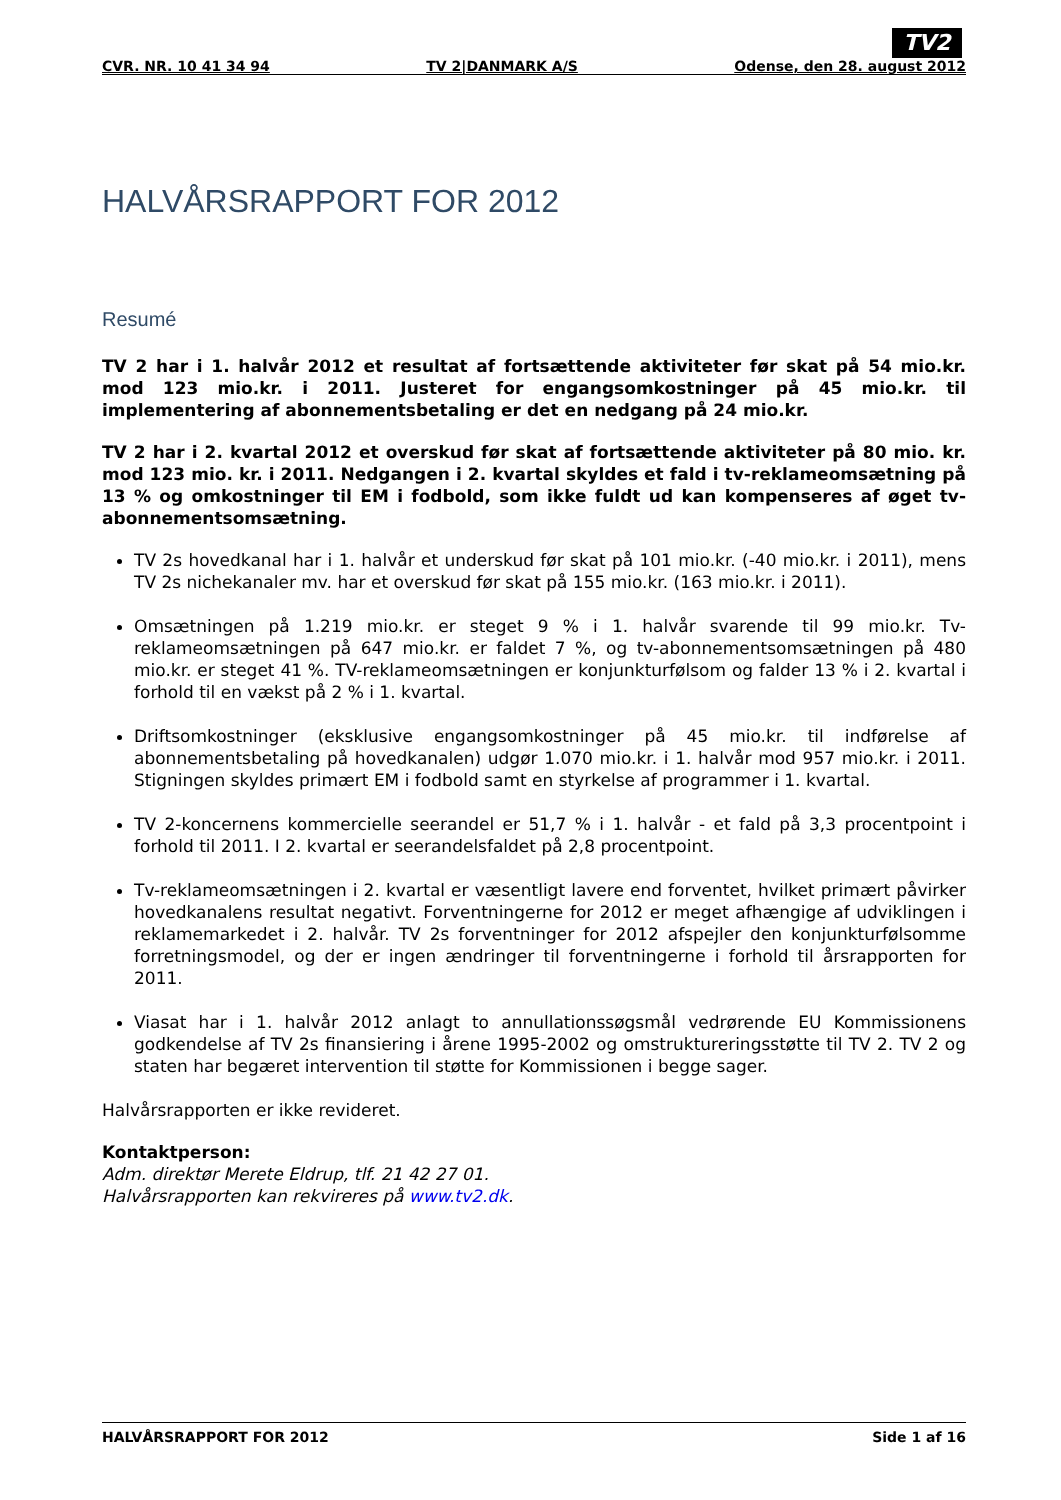TV2
CVR. NR. 10 41 34 94 TV 2|DANMARK A/S Odense, den 28. august 2012
HALVÅRSRAPPORT FOR 2012
Resumé
TV 2 har i 1. halvår 2012 et resultat af fortsættende aktiviteter før skat på 54 mio.kr. mod 123 mio.kr. i 2011. Justeret for engangsomkostninger på 45 mio.kr. til implementering af abonnementsbetaling er det en nedgang på 24 mio.kr.
TV 2 har i 2. kvartal 2012 et overskud før skat af fortsættende aktiviteter på 80 mio. kr. mod 123 mio. kr. i 2011. Nedgangen i 2. kvartal skyldes et fald i tv-reklameomsætning på 13 % og omkostninger til EM i fodbold, som ikke fuldt ud kan kompenseres af øget tv-abonnementsomsætning.
TV 2s hovedkanal har i 1. halvår et underskud før skat på 101 mio.kr. (-40 mio.kr. i 2011), mens TV 2s nichekanaler mv. har et overskud før skat på 155 mio.kr. (163 mio.kr. i 2011).
Omsætningen på 1.219 mio.kr. er steget 9 % i 1. halvår svarende til 99 mio.kr. Tv-reklameomsætningen på 647 mio.kr. er faldet 7 %, og tv-abonnementsomsætningen på 480 mio.kr. er steget 41 %. TV-reklameomsætningen er konjunkturfølsom og falder 13 % i 2. kvartal i forhold til en vækst på 2 % i 1. kvartal.
Driftsomkostninger (eksklusive engangsomkostninger på 45 mio.kr. til indførelse af abonnementsbetaling på hovedkanalen) udgør 1.070 mio.kr. i 1. halvår mod 957 mio.kr. i 2011. Stigningen skyldes primært EM i fodbold samt en styrkelse af programmer i 1. kvartal.
TV 2-koncernens kommercielle seerandel er 51,7 % i 1. halvår - et fald på 3,3 procentpoint i forhold til 2011. I 2. kvartal er seerandelsfaldet på 2,8 procentpoint.
Tv-reklameomsætningen i 2. kvartal er væsentligt lavere end forventet, hvilket primært påvirker hovedkanalens resultat negativt. Forventningerne for 2012 er meget afhængige af udviklingen i reklamemarkedet i 2. halvår. TV 2s forventninger for 2012 afspejler den konjunkturfølsomme forretningsmodel, og der er ingen ændringer til forventningerne i forhold til årsrapporten for 2011.
Viasat har i 1. halvår 2012 anlagt to annullationssøgsmål vedrørende EU Kommissionens godkendelse af TV 2s finansiering i årene 1995-2002 og omstruktureringsstøtte til TV 2. TV 2 og staten har begæret intervention til støtte for Kommissionen i begge sager.
Halvårsrapporten er ikke revideret.
Kontaktperson:
Adm. direktør Merete Eldrup, tlf. 21 42 27 01.
Halvårsrapporten kan rekvireres på www.tv2.dk.
HALVÅRSRAPPORT FOR 2012 Side 1 af 16